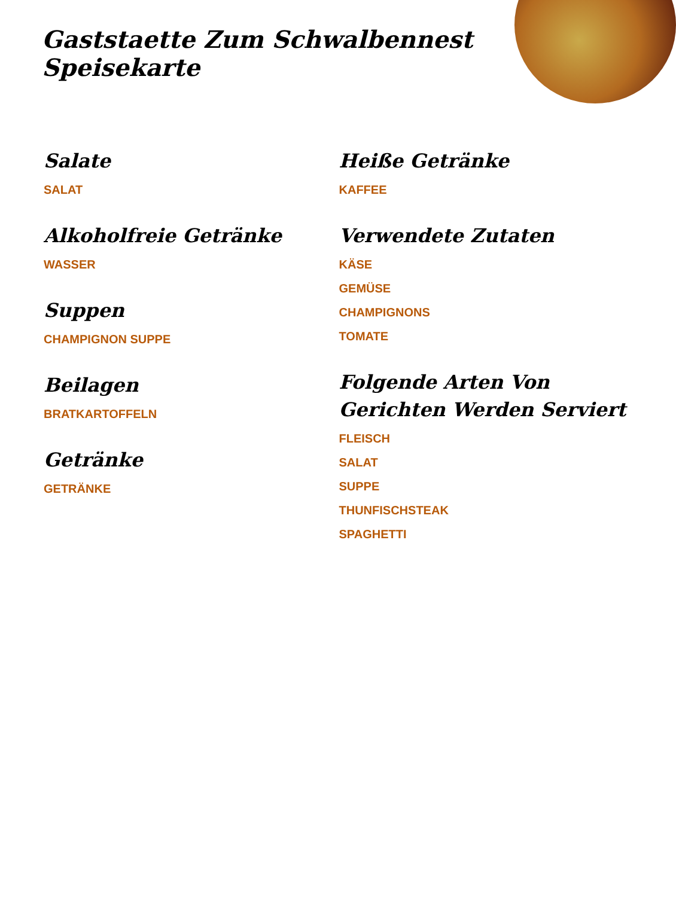Gaststaette Zum Schwalbennest Speisekarte
Salate
SALAT
Alkoholfreie Getränke
WASSER
Suppen
CHAMPIGNON SUPPE
Beilagen
BRATKARTOFFELN
Getränke
GETRÄNKE
Heiße Getränke
KAFFEE
Verwendete Zutaten
KÄSE
GEMÜSE
CHAMPIGNONS
TOMATE
Folgende Arten Von Gerichten Werden Serviert
FLEISCH
SALAT
SUPPE
THUNFISCHSTEAK
SPAGHETTI